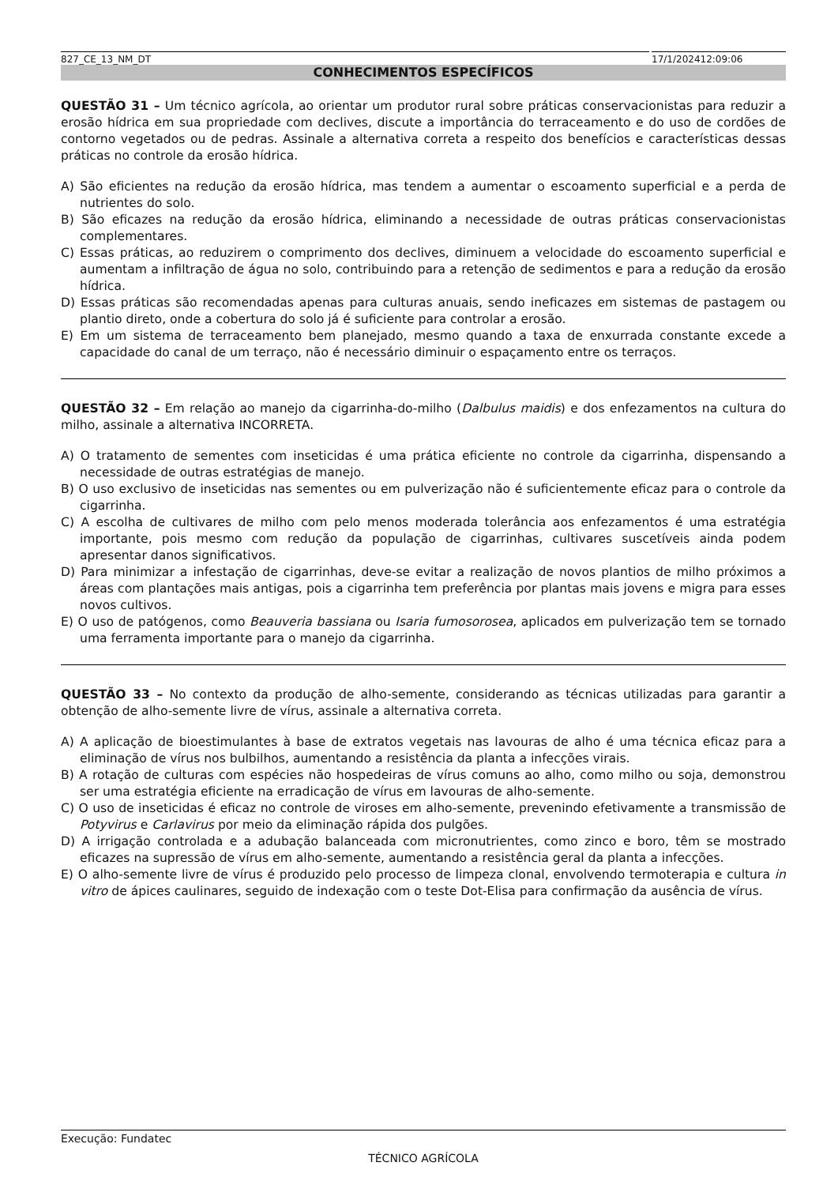827_CE_13_NM_DT 17/1/202412:09:06
CONHECIMENTOS ESPECÍFICOS
QUESTÃO 31 – Um técnico agrícola, ao orientar um produtor rural sobre práticas conservacionistas para reduzir a erosão hídrica em sua propriedade com declives, discute a importância do terraceamento e do uso de cordões de contorno vegetados ou de pedras. Assinale a alternativa correta a respeito dos benefícios e características dessas práticas no controle da erosão hídrica.
A) São eficientes na redução da erosão hídrica, mas tendem a aumentar o escoamento superficial e a perda de nutrientes do solo.
B) São eficazes na redução da erosão hídrica, eliminando a necessidade de outras práticas conservacionistas complementares.
C) Essas práticas, ao reduzirem o comprimento dos declives, diminuem a velocidade do escoamento superficial e aumentam a infiltração de água no solo, contribuindo para a retenção de sedimentos e para a redução da erosão hídrica.
D) Essas práticas são recomendadas apenas para culturas anuais, sendo ineficazes em sistemas de pastagem ou plantio direto, onde a cobertura do solo já é suficiente para controlar a erosão.
E) Em um sistema de terraceamento bem planejado, mesmo quando a taxa de enxurrada constante excede a capacidade do canal de um terraço, não é necessário diminuir o espaçamento entre os terraços.
QUESTÃO 32 – Em relação ao manejo da cigarrinha-do-milho (Dalbulus maidis) e dos enfezamentos na cultura do milho, assinale a alternativa INCORRETA.
A) O tratamento de sementes com inseticidas é uma prática eficiente no controle da cigarrinha, dispensando a necessidade de outras estratégias de manejo.
B) O uso exclusivo de inseticidas nas sementes ou em pulverização não é suficientemente eficaz para o controle da cigarrinha.
C) A escolha de cultivares de milho com pelo menos moderada tolerância aos enfezamentos é uma estratégia importante, pois mesmo com redução da população de cigarrinhas, cultivares suscetíveis ainda podem apresentar danos significativos.
D) Para minimizar a infestação de cigarrinhas, deve-se evitar a realização de novos plantios de milho próximos a áreas com plantações mais antigas, pois a cigarrinha tem preferência por plantas mais jovens e migra para esses novos cultivos.
E) O uso de patógenos, como Beauveria bassiana ou Isaria fumosorosea, aplicados em pulverização tem se tornado uma ferramenta importante para o manejo da cigarrinha.
QUESTÃO 33 – No contexto da produção de alho-semente, considerando as técnicas utilizadas para garantir a obtenção de alho-semente livre de vírus, assinale a alternativa correta.
A) A aplicação de bioestimulantes à base de extratos vegetais nas lavouras de alho é uma técnica eficaz para a eliminação de vírus nos bulbilhos, aumentando a resistência da planta a infecções virais.
B) A rotação de culturas com espécies não hospedeiras de vírus comuns ao alho, como milho ou soja, demonstrou ser uma estratégia eficiente na erradicação de vírus em lavouras de alho-semente.
C) O uso de inseticidas é eficaz no controle de viroses em alho-semente, prevenindo efetivamente a transmissão de Potyvirus e Carlavirus por meio da eliminação rápida dos pulgões.
D) A irrigação controlada e a adubação balanceada com micronutrientes, como zinco e boro, têm se mostrado eficazes na supressão de vírus em alho-semente, aumentando a resistência geral da planta a infecções.
E) O alho-semente livre de vírus é produzido pelo processo de limpeza clonal, envolvendo termoterapia e cultura in vitro de ápices caulinares, seguido de indexação com o teste Dot-Elisa para confirmação da ausência de vírus.
Execução: Fundatec
TÉCNICO AGRÍCOLA